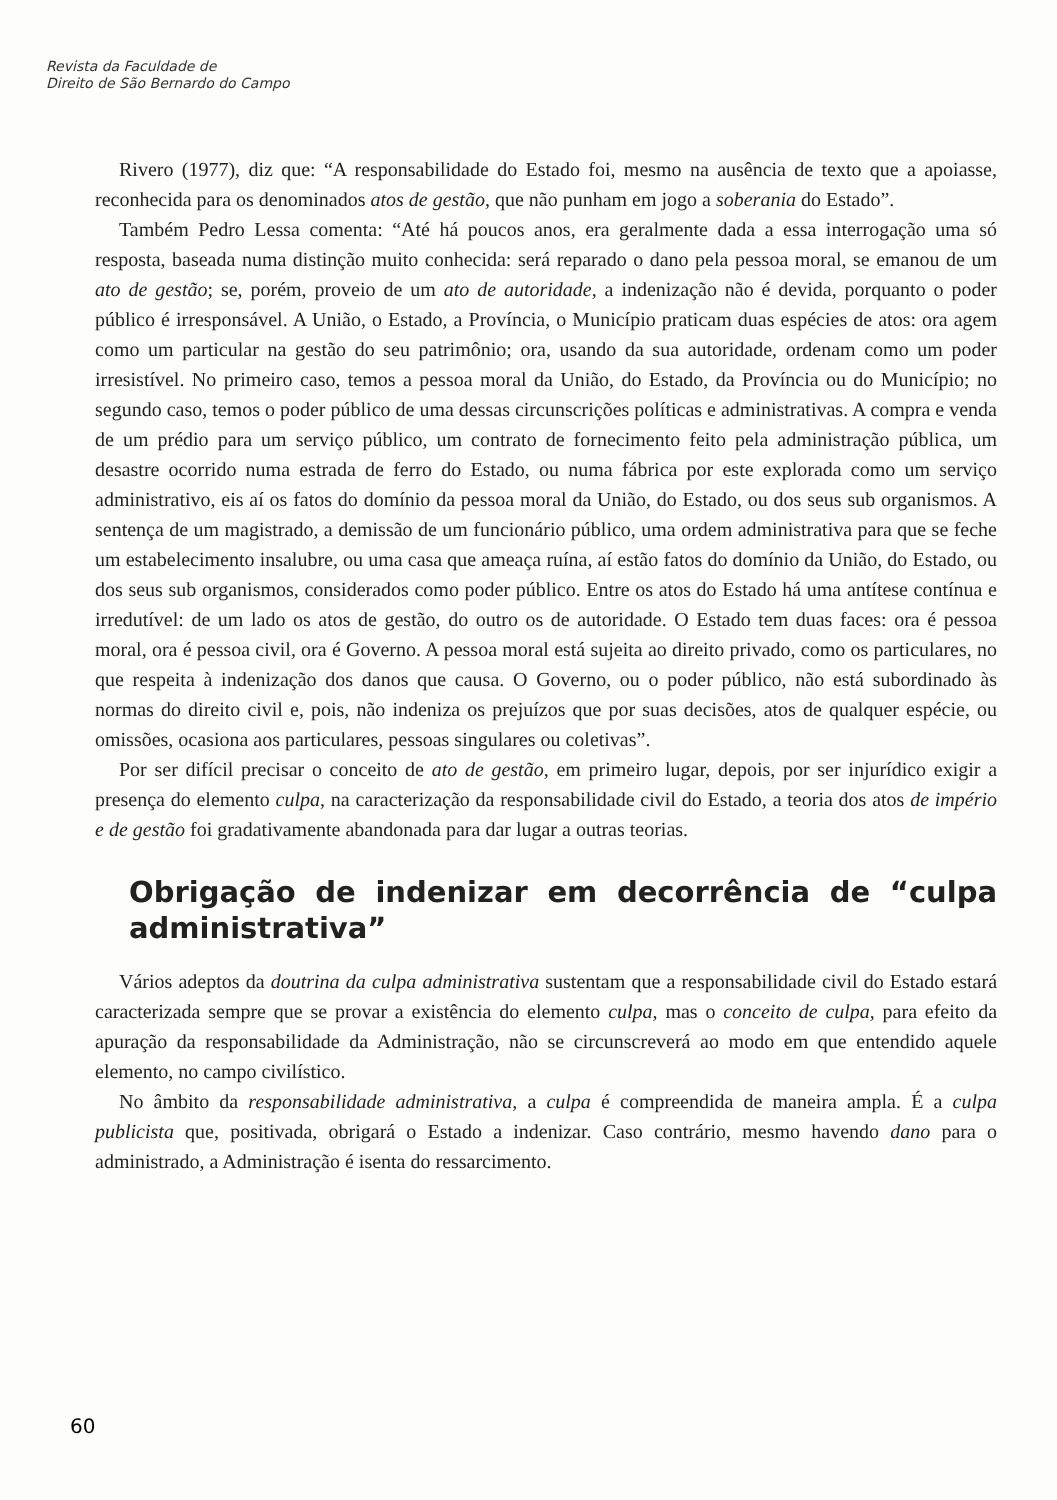Revista da Faculdade de
Direito de São Bernardo do Campo
Rivero (1977), diz que: “A responsabilidade do Estado foi, mesmo na ausência de texto que a apoiasse, reconhecida para os denominados atos de gestão, que não punham em jogo a soberania do Estado”.
Também Pedro Lessa comenta: “Até há poucos anos, era geralmente dada a essa interrogação uma só resposta, baseada numa distinção muito conhecida: será reparado o dano pela pessoa moral, se emanou de um ato de gestão; se, porém, proveio de um ato de autoridade, a indenização não é devida, porquanto o poder público é irresponsável. A União, o Estado, a Província, o Município praticam duas espécies de atos: ora agem como um particular na gestão do seu patrimônio; ora, usando da sua autoridade, ordenam como um poder irresistível. No primeiro caso, temos a pessoa moral da União, do Estado, da Província ou do Município; no segundo caso, temos o poder público de uma dessas circunscrições políticas e administrativas. A compra e venda de um prédio para um serviço público, um contrato de fornecimento feito pela administração pública, um desastre ocorrido numa estrada de ferro do Estado, ou numa fábrica por este explorada como um serviço administrativo, eis aí os fatos do domínio da pessoa moral da União, do Estado, ou dos seus sub organismos. A sentença de um magistrado, a demissão de um funcionário público, uma ordem administrativa para que se feche um estabelecimento insalubre, ou uma casa que ameaça ruína, aí estão fatos do domínio da União, do Estado, ou dos seus sub organismos, considerados como poder público. Entre os atos do Estado há uma antítese contínua e irredutível: de um lado os atos de gestão, do outro os de autoridade. O Estado tem duas faces: ora é pessoa moral, ora é pessoa civil, ora é Governo. A pessoa moral está sujeita ao direito privado, como os particulares, no que respeita à indenização dos danos que causa. O Governo, ou o poder público, não está subordinado às normas do direito civil e, pois, não indeniza os prejuízos que por suas decisões, atos de qualquer espécie, ou omissões, ocasiona aos particulares, pessoas singulares ou coletivas”.
Por ser difícil precisar o conceito de ato de gestão, em primeiro lugar, depois, por ser injurídico exigir a presença do elemento culpa, na caracterização da responsabilidade civil do Estado, a teoria dos atos de império e de gestão foi gradativamente abandonada para dar lugar a outras teorias.
Obrigação de indenizar em decorrência de “culpa administrativa”
Vários adeptos da doutrina da culpa administrativa sustentam que a responsabilidade civil do Estado estará caracterizada sempre que se provar a existência do elemento culpa, mas o conceito de culpa, para efeito da apuração da responsabilidade da Administração, não se circunscreverá ao modo em que entendido aquele elemento, no campo civilístico.
No âmbito da responsabilidade administrativa, a culpa é compreendida de maneira ampla. É a culpa publicista que, positivada, obrigará o Estado a indenizar. Caso contrário, mesmo havendo dano para o administrado, a Administração é isenta do ressarcimento.
60